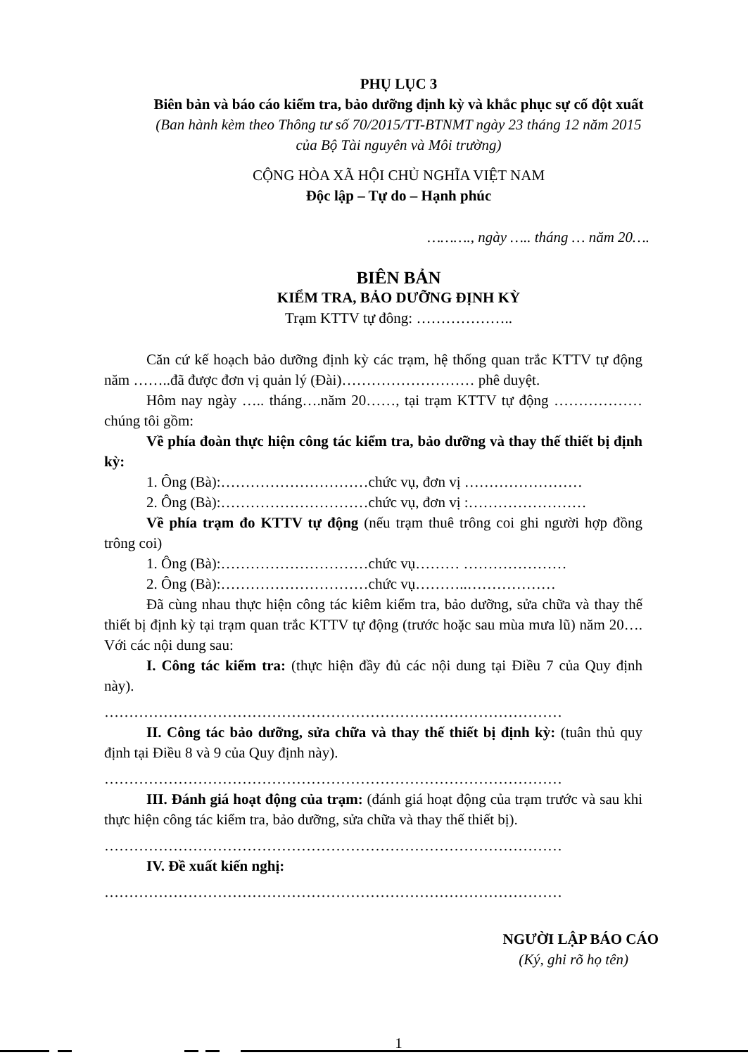PHỤ LỤC 3
Biên bản và báo cáo kiểm tra, bảo dưỡng định kỳ và khắc phục sự cố đột xuất
(Ban hành kèm theo Thông tư số 70/2015/TT-BTNMT ngày 23 tháng 12 năm 2015
của Bộ Tài nguyên và Môi trường)
CỘNG HÒA XÃ HỘI CHỦ NGHĨA VIỆT NAM
Độc lập – Tự do – Hạnh phúc
………., ngày ….. tháng … năm 20….
BIÊN BẢN
KIỂM TRA, BẢO DƯỠNG ĐỊNH KỲ
Trạm KTTV tự đông: ………………..
Căn cứ kế hoạch bảo dưỡng định kỳ các trạm, hệ thống quan trắc KTTV tự động năm ……..đã được đơn vị quản lý (Đài)……………………… phê duyệt.
Hôm nay ngày ….. tháng….năm 20……, tại trạm KTTV tự động ……………… chúng tôi gồm:
Về phía đoàn thực hiện công tác kiểm tra, bảo dưỡng và thay thế thiết bị định kỳ:
1. Ông (Bà):…………………………chức vụ, đơn vị ……………………
2. Ông (Bà):…………………………chức vụ, đơn vị :……………………
Về phía trạm đo KTTV tự động (nếu trạm thuê trông coi ghi người hợp đồng trông coi)
1. Ông (Bà):…………………………chức vụ……… …………………
2. Ông (Bà):…………………………chức vụ………..………………
Đã cùng nhau thực hiện công tác kiêm kiểm tra, bảo dưỡng, sửa chữa và thay thế thiết bị định kỳ tại trạm quan trắc KTTV tự động (trước hoặc sau mùa mưa lũ) năm 20…. Với các nội dung sau:
I. Công tác kiểm tra: (thực hiện đầy đủ các nội dung tại Điều 7 của Quy định này).
…………………………………………………………………………………
II. Công tác bảo dưỡng, sửa chữa và thay thế thiết bị định kỳ: (tuân thủ quy định tại Điều 8 và 9 của Quy định này).
…………………………………………………………………………………
III. Đánh giá hoạt động của trạm: (đánh giá hoạt động của trạm trước và sau khi thực hiện công tác kiểm tra, bảo dưỡng, sửa chữa và thay thế thiết bị).
…………………………………………………………………………………
IV. Đề xuất kiến nghị:
…………………………………………………………………………………
NGƯỜI LẬP BÁO CÁO
(Ký, ghi rõ họ tên)
1